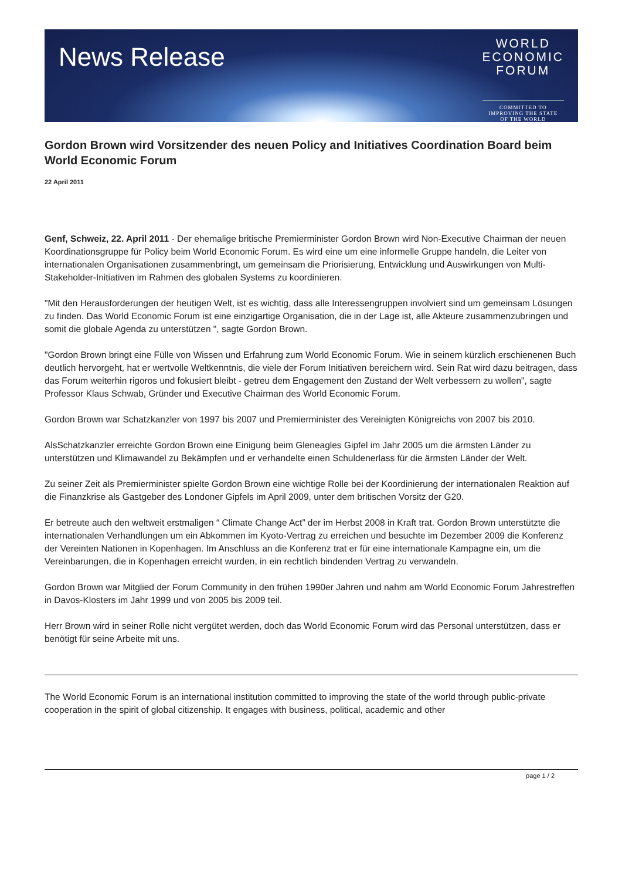News Release
WORLD
ECONOMIC
FORUM
COMMITTED TO
IMPROVING THE STATE
OF THE WORLD
Gordon Brown wird Vorsitzender des neuen Policy and Initiatives Coordination Board beim World Economic Forum
22 April 2011
Genf, Schweiz, 22. April 2011 - Der ehemalige britische Premierminister Gordon Brown wird Non-Executive Chairman der neuen Koordinationsgruppe für Policy beim World Economic Forum. Es wird eine um eine informelle Gruppe handeln, die Leiter von internationalen Organisationen zusammenbringt, um gemeinsam die Priorisierung, Entwicklung und Auswirkungen von Multi-Stakeholder-Initiativen im Rahmen des globalen Systems zu koordinieren.
"Mit den Herausforderungen der heutigen Welt, ist es wichtig, dass alle Interessengruppen involviert sind um gemeinsam Lösungen zu finden. Das World Economic Forum ist eine einzigartige Organisation, die in der Lage ist, alle Akteure zusammenzubringen und somit die globale Agenda zu unterstützen ", sagte Gordon Brown.
"Gordon Brown bringt eine Fülle von Wissen und Erfahrung zum World Economic Forum. Wie in seinem kürzlich erschienenen Buch deutlich hervorgeht, hat er wertvolle Weltkenntnis, die viele der Forum Initiativen bereichern wird. Sein Rat wird dazu beitragen, dass das Forum weiterhin rigoros und fokusiert bleibt - getreu dem Engagement den Zustand der Welt verbessern zu wollen", sagte Professor Klaus Schwab, Gründer und Executive Chairman des World Economic Forum.
Gordon Brown war Schatzkanzler von 1997 bis 2007 und Premierminister des Vereinigten Königreichs von 2007 bis 2010.
AlsSchatzkanzler erreichte Gordon Brown eine Einigung beim Gleneagles Gipfel im Jahr 2005 um die ärmsten Länder zu unterstützen und Klimawandel zu Bekämpfen und er verhandelte einen Schuldenerlass für die ärmsten Länder der Welt.
Zu seiner Zeit als Premierminister spielte Gordon Brown eine wichtige Rolle bei der Koordinierung der internationalen Reaktion auf die Finanzkrise als Gastgeber des Londoner Gipfels im April 2009, unter dem britischen Vorsitz der G20.
Er betreute auch den weltweit erstmaligen “ Climate Change Act” der im Herbst 2008 in Kraft trat. Gordon Brown unterstützte die internationalen Verhandlungen um ein Abkommen im Kyoto-Vertrag zu erreichen und besuchte im Dezember 2009 die Konferenz der Vereinten Nationen in Kopenhagen. Im Anschluss an die Konferenz trat er für eine internationale Kampagne ein, um die Vereinbarungen, die in Kopenhagen erreicht wurden, in ein rechtlich bindenden Vertrag zu verwandeln.
Gordon Brown war Mitglied der Forum Community in den frühen 1990er Jahren und nahm am World Economic Forum Jahrestreffen in Davos-Klosters im Jahr 1999 und von 2005 bis 2009 teil.
Herr Brown wird in seiner Rolle nicht vergütet werden, doch das World Economic Forum wird das Personal unterstützen, dass er benötigt für seine Arbeite mit uns.
The World Economic Forum is an international institution committed to improving the state of the world through public-private cooperation in the spirit of global citizenship. It engages with business, political, academic and other
page 1 / 2